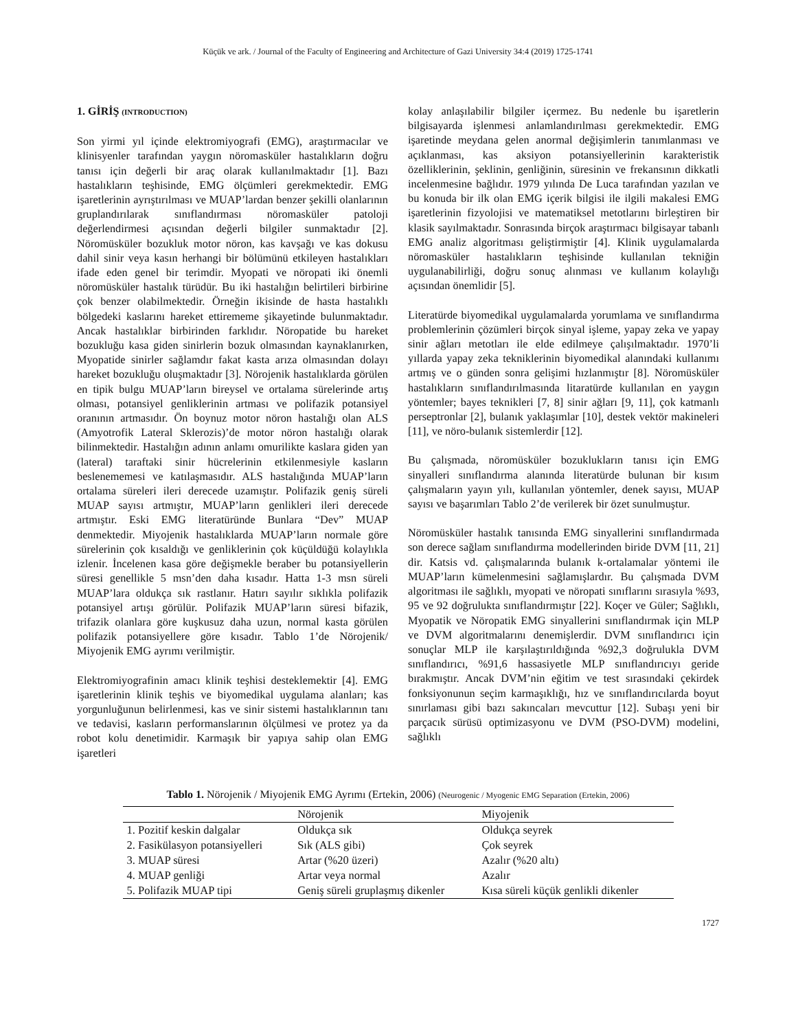Küçük ve ark. / Journal of the Faculty of Engineering and Architecture of Gazi University 34:4 (2019) 1725-1741
1. GİRİŞ (INTRODUCTION)
Son yirmi yıl içinde elektromiyografi (EMG), araştırmacılar ve klinisyenler tarafından yaygın nöromasküler hastalıkların doğru tanısı için değerli bir araç olarak kullanılmaktadır [1]. Bazı hastalıkların teşhisinde, EMG ölçümleri gerekmektedir. EMG işaretlerinin ayrıştırılması ve MUAP’lardan benzer şekilli olanlarının gruplandırılarak sınıflandırması nöromasküler patoloji değerlendirmesi açısından değerli bilgiler sunmaktadır [2]. Nöromüsküler bozukluk motor nöron, kas kavşağı ve kas dokusu dahil sinir veya kasın herhangi bir bölümünü etkileyen hastalıkları ifade eden genel bir terimdir. Myopati ve nöropati iki önemli nöromüsküler hastalık türüdür. Bu iki hastalığın belirtileri birbirine çok benzer olabilmektedir. Örneğin ikisinde de hasta hastalıklı bölgedeki kaslarını hareket ettirememe şikayetinde bulunmaktadır. Ancak hastalıklar birbirinden farklıdır. Nöropatide bu hareket bozukluğu kasa giden sinirlerin bozuk olmasından kaynaklanırken, Myopatide sinirler sağlamdır fakat kasta arıza olmasından dolayı hareket bozukluğu oluşmaktadır [3]. Nörojenik hastalıklarda görülen en tipik bulgu MUAP’ların bireysel ve ortalama sürelerinde artış olması, potansiyel genliklerinin artması ve polifazik potansiyel oranının artmasıdır. Ön boynuz motor nöron hastalığı olan ALS (Amyotrofik Lateral Sklerozis)’de motor nöron hastalığı olarak bilinmektedir. Hastalığın adının anlamı omurilikte kaslara giden yan (lateral) taraftaki sinir hücrelerinin etkilenmesiyle kasların beslenememesi ve katılaşmasıdır. ALS hastalığında MUAP’ların ortalama süreleri ileri derecede uzamıştır. Polifazik geniş süreli MUAP sayısı artmıştır, MUAP’ların genlikleri ileri derecede artmıştır. Eski EMG literatüründe Bunlara “Dev” MUAP denmektedir. Miyojenik hastalıklarda MUAP’ların normale göre sürelerinin çok kısaldığı ve genliklerinin çok küçüldüğü kolaylıkla izlenir. İncelenen kasa göre değişmekle beraber bu potansiyellerin süresi genellikle 5 msn’den daha kısadır. Hatta 1-3 msn süreli MUAP’lara oldukça sık rastlanır. Hatırı sayılır sıklıkla polifazik potansiyel artışı görülür. Polifazik MUAP’ların süresi bifazik, trifazik olanlara göre kuşkusuz daha uzun, normal kasta görülen polifazik potansiyellere göre kısadır. Tablo 1’de Nörojenik/ Miyojenik EMG ayrımı verilmiştir.
Elektromiyografinin amacı klinik teşhisi desteklemektir [4]. EMG işaretlerinin klinik teşhis ve biyomedikal uygulama alanları; kas yorgunluğunun belirlenmesi, kas ve sinir sistemi hastalıklarının tanı ve tedavisi, kasların performanslarının ölçülmesi ve protez ya da robot kolu denetimidir. Karmaşık bir yapıya sahip olan EMG işaretleri
kolay anlaşılabilir bilgiler içermez. Bu nedenle bu işaretlerin bilgisayarda işlenmesi anlamlandırılması gerekmektedir. EMG işaretinde meydana gelen anormal değişimlerin tanımlanması ve açıklanması, kas aksiyon potansiyellerinin karakteristik özelliklerinin, şeklinin, genliğinin, süresinin ve frekansının dikkatli incelenmesine bağlıdır. 1979 yılında De Luca tarafından yazılan ve bu konuda bir ilk olan EMG içerik bilgisi ile ilgili makalesi EMG işaretlerinin fizyolojisi ve matematiksel metotlarını birleştiren bir klasik sayılmaktadır. Sonrasında birçok araştırmacı bilgisayar tabanlı EMG analiz algoritması geliştirmiştir [4]. Klinik uygulamalarda nöromasküler hastalıkların teşhisinde kullanılan tekniğin uygulanabilirliği, doğru sonuç alınması ve kullanım kolaylığı açısından önemlidir [5].
Literatürde biyomedikal uygulamalarda yorumlama ve sınıflandırma problemlerinin çözümleri birçok sinyal işleme, yapay zeka ve yapay sinir ağları metotları ile elde edilmeye çalışılmaktadır. 1970’li yıllarda yapay zeka tekniklerinin biyomedikal alanındaki kullanımı artmış ve o günden sonra gelişimi hızlanmıştır [8]. Nöromüsküler hastalıkların sınıflandırılmasında litaratürde kullanılan en yaygın yöntemler; bayes teknikleri [7, 8] sinir ağları [9, 11], çok katmanlı perseptronlar [2], bulanık yaklaşımlar [10], destek vektör makineleri [11], ve nöro-bulanık sistemlerdir [12].
Bu çalışmada, nöromüsküler bozuklukların tanısı için EMG sinyalleri sınıflandırma alanında literatürde bulunan bir kısım çalışmaların yayın yılı, kullanılan yöntemler, denek sayısı, MUAP sayısı ve başarımları Tablo 2’de verilerek bir özet sunulmuştur.
Nöromüsküler hastalık tanısında EMG sinyallerini sınıflandırmada son derece sağlam sınıflandırma modellerinden biride DVM [11, 21] dir. Katsis vd. çalışmalarında bulanık k-ortalamalar yöntemi ile MUAP’ların kümelenmesini sağlamışlardır. Bu çalışmada DVM algoritması ile sağlıklı, myopati ve nöropati sınıflarını sırasıyla %93, 95 ve 92 doğrulukta sınıflandırmıştır [22]. Koçer ve Güler; Sağlıklı, Myopatik ve Nöropatik EMG sinyallerini sınıflandırmak için MLP ve DVM algoritmalarını denemişlerdir. DVM sınıflandırıcı için sonuçlar MLP ile karşılaştırıldığında %92,3 doğrulukla DVM sınıflandırıcı, %91,6 hassasiyetle MLP sınıflandırıcıyı geride bırakmıştır. Ancak DVM’nin eğitim ve test sırasındaki çekirdek fonksiyonunun seçim karmaşıklığı, hız ve sınıflandırıcılarda boyut sınırlaması gibi bazı sakıncaları mevcuttur [12]. Subaşı yeni bir parçacık sürüsü optimizasyonu ve DVM (PSO-DVM) modelini, sağlıklı
Tablo 1. Nörojenik / Miyojenik EMG Ayrımı (Ertekin, 2006) (Neurogenic / Myogenic EMG Separation (Ertekin, 2006)
| | Nörojenik | Miyojenik |
| --- | --- | --- |
| 1. Pozitif keskin dalgalar | Oldukça sık | Oldukça seyrek |
| 2. Fasikülasyon potansiyelleri | Sık (ALS gibi) | Çok seyrek |
| 3. MUAP süresi | Artar (%20 üzeri) | Azalır (%20 altı) |
| 4. MUAP genliği | Artar veya normal | Azalır |
| 5. Polifazik MUAP tipi | Geniş süreli gruplaşmış dikenler | Kısa süreli küçük genlikli dikenler |
1727